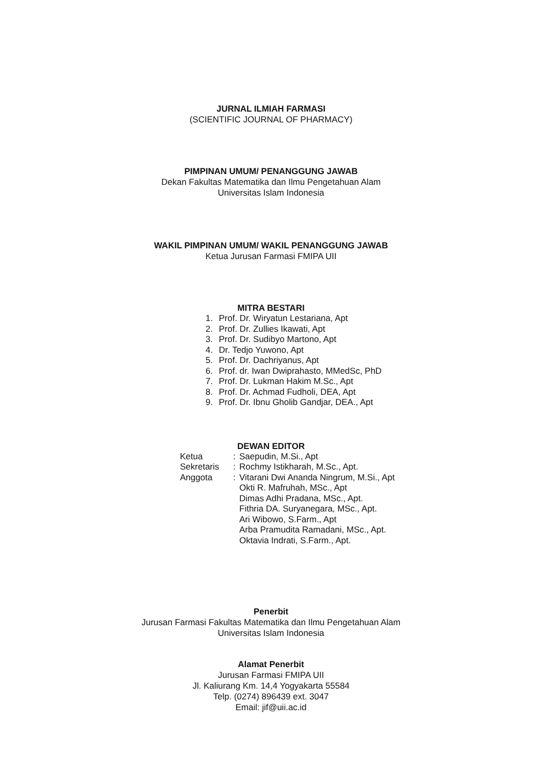JURNAL ILMIAH FARMASI
(SCIENTIFIC JOURNAL OF PHARMACY)
PIMPINAN UMUM/ PENANGGUNG JAWAB
Dekan Fakultas Matematika dan Ilmu Pengetahuan Alam
Universitas Islam Indonesia
WAKIL PIMPINAN UMUM/ WAKIL PENANGGUNG JAWAB
Ketua Jurusan Farmasi FMIPA UII
MITRA BESTARI
1. Prof. Dr. Wiryatun Lestariana, Apt
2. Prof. Dr. Zullies Ikawati, Apt
3. Prof. Dr. Sudibyo Martono, Apt
4. Dr. Tedjo Yuwono, Apt
5. Prof. Dr. Dachriyanus, Apt
6. Prof. dr. Iwan Dwiprahasto, MMedSc, PhD
7. Prof. Dr. Lukman Hakim M.Sc., Apt
8. Prof. Dr. Achmad Fudholi, DEA, Apt
9. Prof. Dr. Ibnu Gholib Gandjar, DEA., Apt
DEWAN EDITOR
Ketua: Saepudin, M.Si., Apt
Sekretaris: Rochmy Istikharah, M.Sc., Apt.
Anggota: Vitarani Dwi Ananda Ningrum, M.Si., Apt
Okti R. Mafruhah, MSc., Apt
Dimas Adhi Pradana, MSc., Apt.
Fithria DA. Suryanegara, MSc., Apt.
Ari Wibowo, S.Farm., Apt
Arba Pramudita Ramadani, MSc., Apt.
Oktavia Indrati, S.Farm., Apt.
Penerbit
Jurusan Farmasi Fakultas Matematika dan Ilmu Pengetahuan Alam
Universitas Islam Indonesia
Alamat Penerbit
Jurusan Farmasi FMIPA UII
Jl. Kaliurang Km. 14,4 Yogyakarta 55584
Telp. (0274) 896439 ext. 3047
Email: jif@uii.ac.id